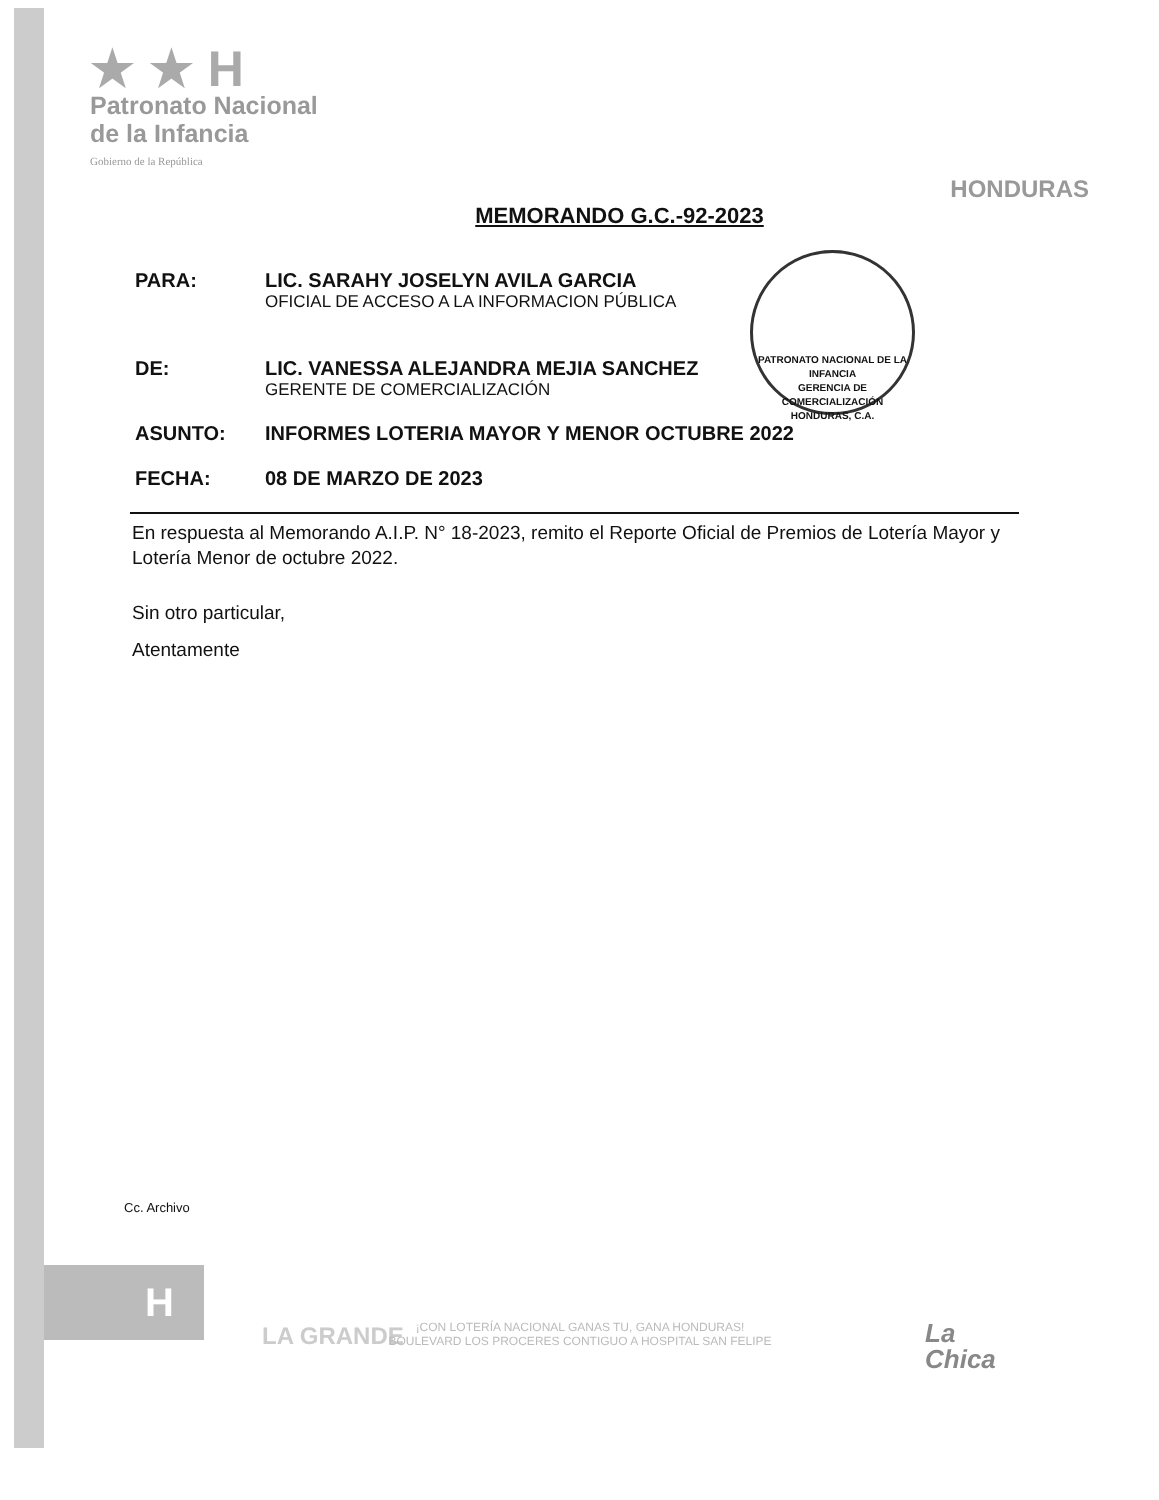★ ★ H
Patronato Nacional
de la Infancia
Gobierno de la República
HONDURAS
MEMORANDO G.C.-92-2023
PARA: LIC. SARAHY JOSELYN AVILA GARCIA
OFICIAL DE ACCESO A LA INFORMACION PÚBLICA
DE: LIC. VANESSA ALEJANDRA MEJIA SANCHEZ
GERENTE DE COMERCIALIZACIÓN
ASUNTO: INFORMES LOTERIA MAYOR Y MENOR OCTUBRE 2022
FECHA: 08 DE MARZO DE 2023
En respuesta al Memorando A.I.P. N° 18-2023, remito el Reporte Oficial de Premios de Lotería Mayor y Lotería Menor de octubre 2022.
Sin otro particular,
Atentamente
PATRONATO NACIONAL DE LA INFANCIA
GERENCIA DE COMERCIALIZACIÓN
HONDURAS, C.A.
Cc. Archivo
H
LA GRANDE
¡CON LOTERÍA NACIONAL GANAS TU, GANA HONDURAS!
BOULEVARD LOS PROCERES CONTIGUO A HOSPITAL SAN FELIPE
La
Chica